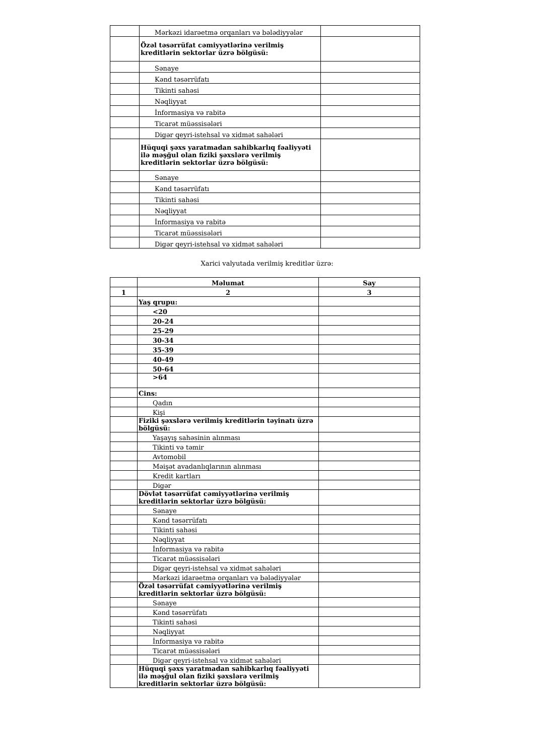| | Mərkəzi idarəetmə orqanları və bələdiyyələr | |
| | Özəl təsərrüfat cəmiyyətlərinə verilmiş kreditlərin sektorlar üzrə bölgüsü: | |
| | Sənaye | |
| | Kənd təsərrüfatı | |
| | Tikinti sahəsi | |
| | Nəqliyyat | |
| | İnformasiya və rabitə | |
| | Ticarət müəssisələri | |
| | Digər qeyri-istehsal və xidmət sahələri | |
| | Hüquqi şəxs yaratmadan sahibkarlıq fəaliyyəti ilə məşğul olan fiziki şəxslərə verilmiş kreditlərin sektorlar üzrə bölgüsü: | |
| | Sənaye | |
| | Kənd təsərrüfatı | |
| | Tikinti sahəsi | |
| | Nəqliyyat | |
| | İnformasiya və rabitə | |
| | Ticarət müəssisələri | |
| | Digər qeyri-istehsal və xidmət sahələri | |
Xarici valyutada verilmiş kreditlər üzrə:
| | Məlumat | Say |
| --- | --- | --- |
| 1 | 2 | 3 |
| | Yaş qrupu: | |
| | <20 | |
| | 20-24 | |
| | 25-29 | |
| | 30-34 | |
| | 35-39 | |
| | 40-49 | |
| | 50-64 | |
| | >64 | |
| | Cins: | |
| | Qadın | |
| | Kişi | |
| | Fiziki şəxslərə verilmiş kreditlərin təyinatı üzrə bölgüsü: | |
| | Yaşayış sahəsinin alınması | |
| | Tikinti və təmir | |
| | Avtomobil | |
| | Məişət avadanlıqlarının alınması | |
| | Kredit kartları | |
| | Digər | |
| | Dövlət təsərrüfat cəmiyyətlərinə verilmiş kreditlərin sektorlar üzrə bölgüsü: | |
| | Sənaye | |
| | Kənd təsərrüfatı | |
| | Tikinti sahəsi | |
| | Nəqliyyat | |
| | İnformasiya və rabitə | |
| | Ticarət müəssisələri | |
| | Digər qeyri-istehsal və xidmət sahələri | |
| | Mərkəzi idarəetmə orqanları və bələdiyyələr | |
| | Özəl təsərrüfat cəmiyyətlərinə verilmiş kreditlərin sektorlar üzrə bölgüsü: | |
| | Sənaye | |
| | Kənd təsərrüfatı | |
| | Tikinti sahəsi | |
| | Nəqliyyat | |
| | İnformasiya və rabitə | |
| | Ticarət müəssisələri | |
| | Digər qeyri-istehsal və xidmət sahələri | |
| | Hüquqi şəxs yaratmadan sahibkarlıq fəaliyyəti ilə məşğul olan fiziki şəxslərə verilmiş kreditlərin sektorlar üzrə bölgüsü: | |